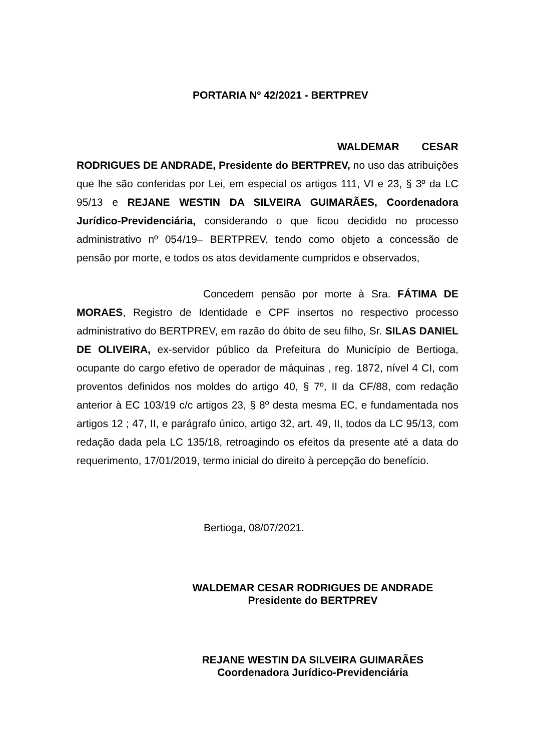PORTARIA Nº 42/2021 - BERTPREV
WALDEMAR CESAR RODRIGUES DE ANDRADE, Presidente do BERTPREV, no uso das atribuições que lhe são conferidas por Lei, em especial os artigos 111, VI e 23, § 3º da LC 95/13 e REJANE WESTIN DA SILVEIRA GUIMARÃES, Coordenadora Jurídico-Previdenciária, considerando o que ficou decidido no processo administrativo nº 054/19– BERTPREV, tendo como objeto a concessão de pensão por morte, e todos os atos devidamente cumpridos e observados,
Concedem pensão por morte à Sra. FÁTIMA DE MORAES, Registro de Identidade e CPF insertos no respectivo processo administrativo do BERTPREV, em razão do óbito de seu filho, Sr. SILAS DANIEL DE OLIVEIRA, ex-servidor público da Prefeitura do Município de Bertioga, ocupante do cargo efetivo de operador de máquinas , reg. 1872, nível 4 CI, com proventos definidos nos moldes do artigo 40, § 7º, II da CF/88, com redação anterior à EC 103/19 c/c artigos 23, § 8º desta mesma EC, e fundamentada nos artigos 12 ; 47, II, e parágrafo único, artigo 32, art. 49, II, todos da LC 95/13, com redação dada pela LC 135/18, retroagindo os efeitos da presente até a data do requerimento, 17/01/2019, termo inicial do direito à percepção do benefício.
Bertioga, 08/07/2021.
WALDEMAR CESAR RODRIGUES DE ANDRADE
Presidente do BERTPREV
REJANE WESTIN DA SILVEIRA GUIMARÃES
Coordenadora Jurídico-Previdenciária